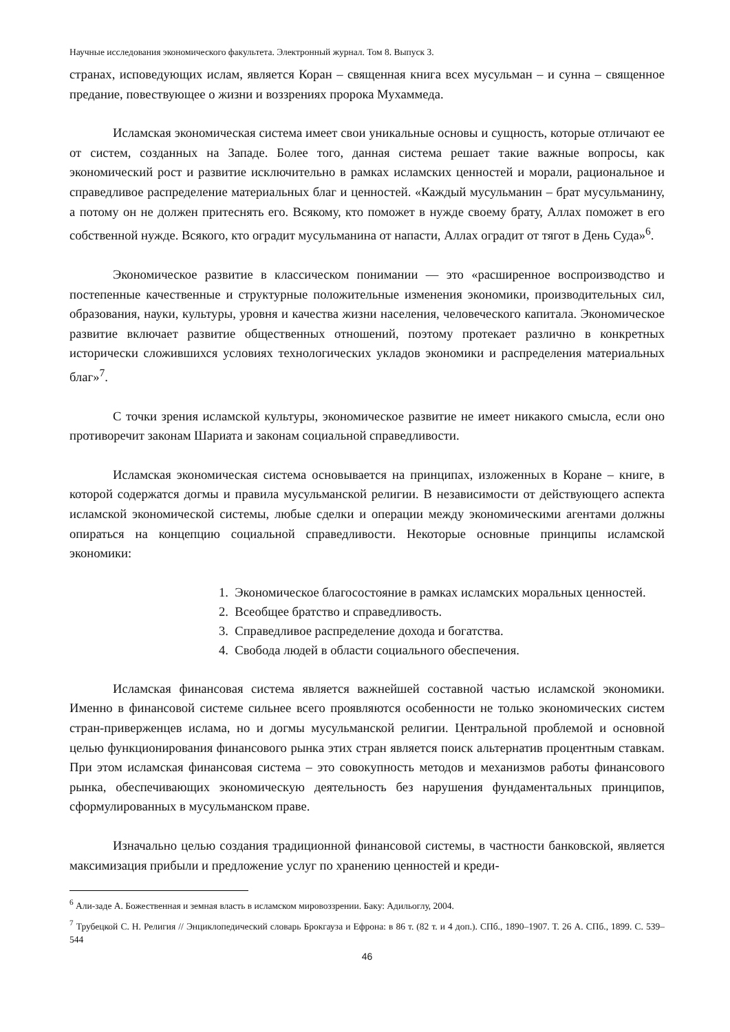Научные исследования экономического факультета. Электронный журнал. Том 8. Выпуск 3.
странах, исповедующих ислам, является Коран – священная книга всех мусульман – и сунна – священное предание, повествующее о жизни и воззрениях пророка Мухаммеда.
Исламская экономическая система имеет свои уникальные основы и сущность, которые отличают ее от систем, созданных на Западе. Более того, данная система решает такие важные вопросы, как экономический рост и развитие исключительно в рамках исламских ценностей и морали, рациональное и справедливое распределение материальных благ и ценностей. «Каждый мусульманин – брат мусульманину, а потому он не должен притеснять его. Всякому, кто поможет в нужде своему брату, Аллах поможет в его собственной нужде. Всякого, кто оградит мусульманина от напасти, Аллах оградит от тягот в День Суда»<sup>6</sup>.
Экономическое развитие в классическом понимании — это «расширенное воспроизводство и постепенные качественные и структурные положительные изменения экономики, производительных сил, образования, науки, культуры, уровня и качества жизни населения, человеческого капитала. Экономическое развитие включает развитие общественных отношений, поэтому протекает различно в конкретных исторически сложившихся условиях технологических укладов экономики и распределения материальных благ»<sup>7</sup>.
С точки зрения исламской культуры, экономическое развитие не имеет никакого смысла, если оно противоречит законам Шариата и законам социальной справедливости.
Исламская экономическая система основывается на принципах, изложенных в Коране – книге, в которой содержатся догмы и правила мусульманской религии. В независимости от действующего аспекта исламской экономической системы, любые сделки и операции между экономическими агентами должны опираться на концепцию социальной справедливости. Некоторые основные принципы исламской экономики:
1. Экономическое благосостояние в рамках исламских моральных ценностей.
2. Всеобщее братство и справедливость.
3. Справедливое распределение дохода и богатства.
4. Свобода людей в области социального обеспечения.
Исламская финансовая система является важнейшей составной частью исламской экономики. Именно в финансовой системе сильнее всего проявляются особенности не только экономических систем стран-приверженцев ислама, но и догмы мусульманской религии. Центральной проблемой и основной целью функционирования финансового рынка этих стран является поиск альтернатив процентным ставкам. При этом исламская финансовая система – это совокупность методов и механизмов работы финансового рынка, обеспечивающих экономическую деятельность без нарушения фундаментальных принципов, сформулированных в мусульманском праве.
Изначально целью создания традиционной финансовой системы, в частности банковской, является максимизация прибыли и предложение услуг по хранению ценностей и креди-
<sup>6</sup> Али-заде А. Божественная и земная власть в исламском мировоззрении. Баку: Адильоглу, 2004.
<sup>7</sup> Трубецкой С. Н. Религия // Энциклопедический словарь Брокгауза и Ефрона: в 86 т. (82 т. и 4 доп.). СПб., 1890–1907. Т. 26 А. СПб., 1899. С. 539–544
46